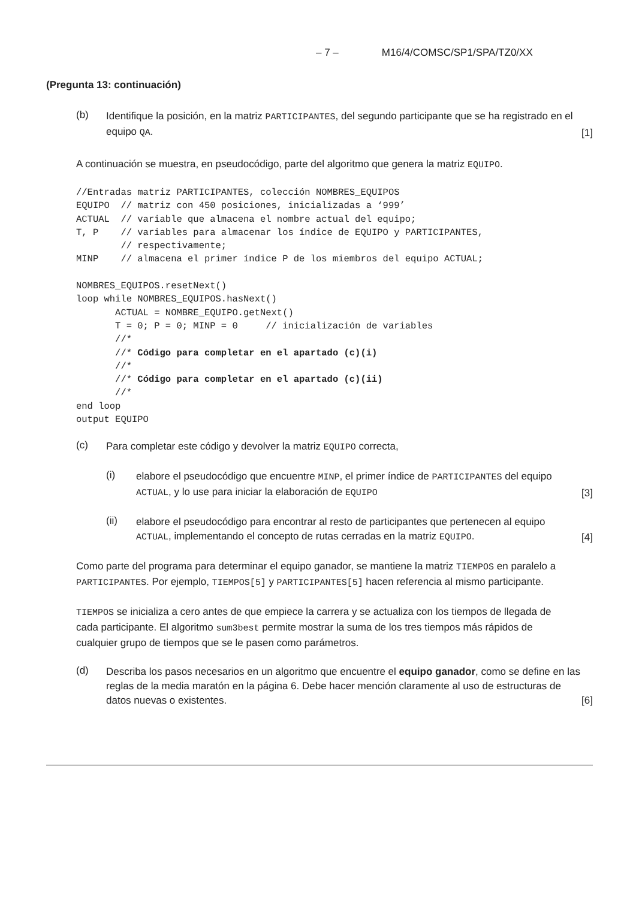– 7 – M16/4/COMSC/SP1/SPA/TZ0/XX
(Pregunta 13: continuación)
(b)
Identifique la posición, en la matriz PARTICIPANTES, del segundo participante que se ha registrado en el equipo QA.
[1]
A continuación se muestra, en pseudocódigo, parte del algoritmo que genera la matriz EQUIPO.
//Entradas matriz PARTICIPANTES, colección NOMBRES_EQUIPOS
EQUIPO  // matriz con 450 posiciones, inicializadas a ‘999’
ACTUAL  // variable que almacena el nombre actual del equipo;
T, P    // variables para almacenar los índice de EQUIPO y PARTICIPANTES,
        // respectivamente;
MINP    // almacena el primer índice P de los miembros del equipo ACTUAL;

NOMBRES_EQUIPOS.resetNext()
loop while NOMBRES_EQUIPOS.hasNext()
       ACTUAL = NOMBRE_EQUIPO.getNext()
       T = 0; P = 0; MINP = 0     // inicialización de variables
       //*
       //* Código para completar en el apartado (c)(i)
       //*
       //* Código para completar en el apartado (c)(ii)
       //*
end loop
output EQUIPO
(c)
Para completar este código y devolver la matriz EQUIPO correcta,
(i)
elabore el pseudocódigo que encuentre MINP, el primer índice de PARTICIPANTES del equipo ACTUAL, y lo use para iniciar la elaboración de EQUIPO
[3]
(ii)
elabore el pseudocódigo para encontrar al resto de participantes que pertenecen al equipo ACTUAL, implementando el concepto de rutas cerradas en la matriz EQUIPO.
[4]
Como parte del programa para determinar el equipo ganador, se mantiene la matriz TIEMPOS en paralelo a PARTICIPANTES. Por ejemplo, TIEMPOS[5] y PARTICIPANTES[5] hacen referencia al mismo participante.
TIEMPOS se inicializa a cero antes de que empiece la carrera y se actualiza con los tiempos de llegada de cada participante. El algoritmo sum3best permite mostrar la suma de los tres tiempos más rápidos de cualquier grupo de tiempos que se le pasen como parámetros.
(d)
Describa los pasos necesarios en un algoritmo que encuentre el equipo ganador, como se define en las reglas de la media maratón en la página 6. Debe hacer mención claramente al uso de estructuras de datos nuevas o existentes.
[6]